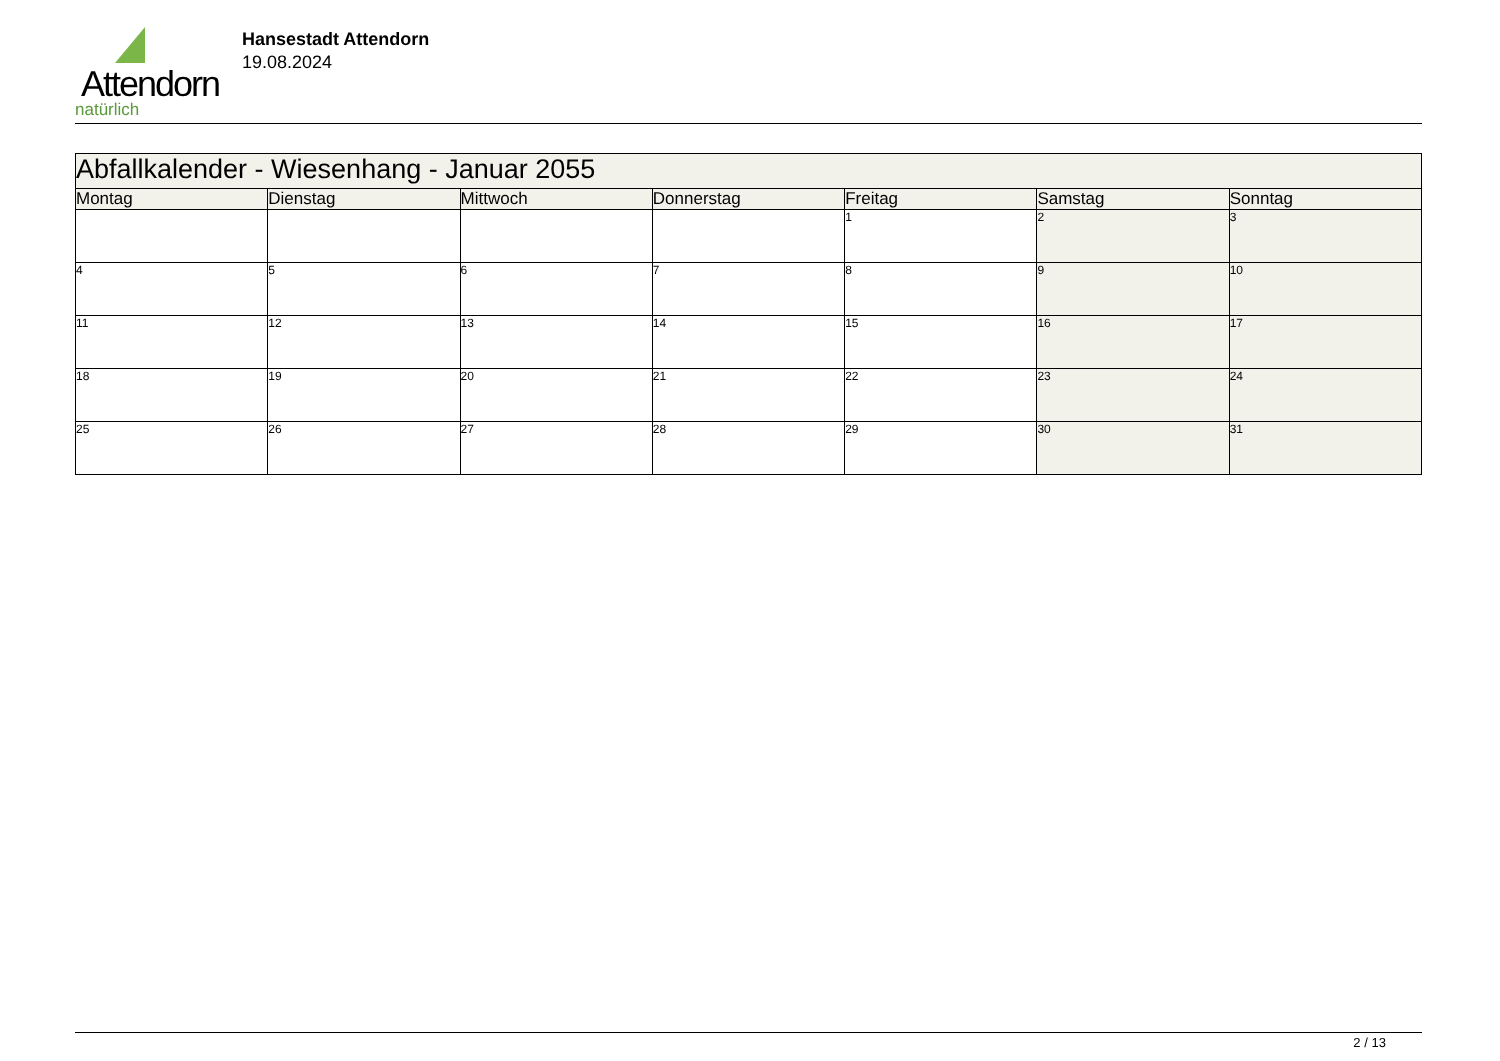Attendorn
natürlich
Hansestadt Attendorn
19.08.2024
| Abfallkalender - Wiesenhang - Januar 2055 | | | | | | |
| --- | --- | --- | --- | --- | --- | --- |
| Montag | Dienstag | Mittwoch | Donnerstag | Freitag | Samstag | Sonntag |
| | | | | 1 | 2 | 3 |
| 4 | 5 | 6 | 7 | 8 | 9 | 10 |
| 11 | 12 | 13 | 14 | 15 | 16 | 17 |
| 18 | 19 | 20 | 21 | 22 | 23 | 24 |
| 25 | 26 | 27 | 28 | 29 | 30 | 31 |
2 / 13